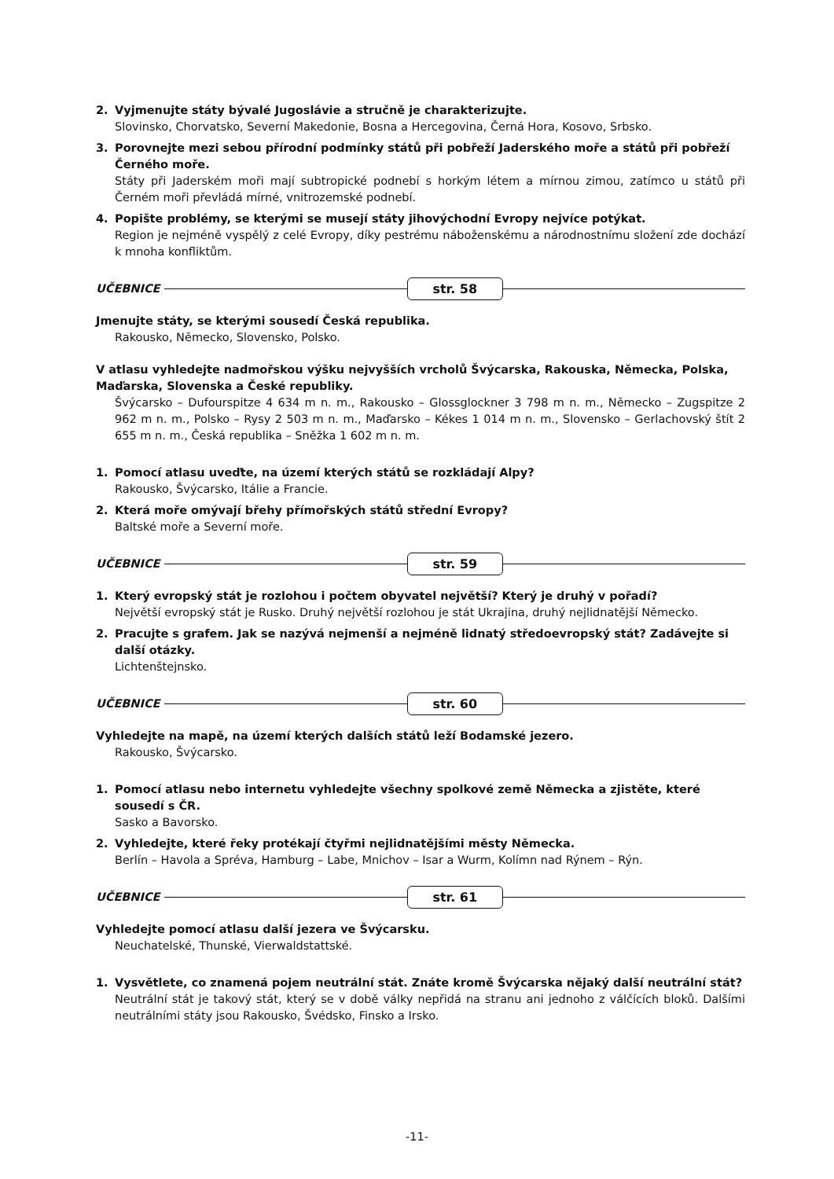2. Vyjmenujte státy bývalé Jugoslávie a stručně je charakterizujte.
Slovinsko, Chorvatsko, Severní Makedonie, Bosna a Hercegovina, Černá Hora, Kosovo, Srbsko.
3. Porovnejte mezi sebou přírodní podmínky států při pobřeží Jaderského moře a států při pobřeží Černého moře.
Státy při Jaderském moři mají subtropické podnebí s horkým létem a mírnou zimou, zatímco u států při Černém moři převládá mírné, vnitrozemské podnebí.
4. Popište problémy, se kterými se musejí státy jihovýchodní Evropy nejvíce potýkat.
Region je nejméně vyspělý z celé Evropy, díky pestrému náboženskému a národnostnímu složení zde dochází k mnoha konfliktům.
UČEBNICE
str. 58
Jmenujte státy, se kterými sousedí Česká republika.
Rakousko, Německo, Slovensko, Polsko.
V atlasu vyhledejte nadmořskou výšku nejvyšších vrcholů Švýcarska, Rakouska, Německa, Polska, Maďarska, Slovenska a České republiky.
Švýcarsko – Dufourspitze 4 634 m n. m., Rakousko – Glossglockner 3 798 m n. m., Německo – Zugspitze 2 962 m n. m., Polsko – Rysy 2 503 m n. m., Maďarsko – Kékes 1 014 m n. m., Slovensko – Gerlachovský štít 2 655 m n. m., Česká republika – Sněžka 1 602 m n. m.
1. Pomocí atlasu uveďte, na území kterých států se rozkládají Alpy?
Rakousko, Švýcarsko, Itálie a Francie.
2. Která moře omývají břehy přímořských států střední Evropy?
Baltské moře a Severní moře.
UČEBNICE
str. 59
1. Který evropský stát je rozlohou i počtem obyvatel největší? Který je druhý v pořadí?
Největší evropský stát je Rusko. Druhý největší rozlohou je stát Ukrajina, druhý nejlidnatější Německo.
2. Pracujte s grafem. Jak se nazývá nejmenší a nejméně lidnatý středoevropský stát? Zadávejte si další otázky.
Lichtenštejnsko.
UČEBNICE
str. 60
Vyhledejte na mapě, na území kterých dalších států leží Bodamské jezero.
Rakousko, Švýcarsko.
1. Pomocí atlasu nebo internetu vyhledejte všechny spolkové země Německa a zjistěte, které sousedí s ČR.
Sasko a Bavorsko.
2. Vyhledejte, které řeky protékají čtyřmi nejlidnatějšími městy Německa.
Berlín – Havola a Spréva, Hamburg – Labe, Mnichov – Isar a Wurm, Kolímn nad Rýnem – Rýn.
UČEBNICE
str. 61
Vyhledejte pomocí atlasu další jezera ve Švýcarsku.
Neuchatelské, Thunské, Vierwaldstattské.
1. Vysvětlete, co znamená pojem neutrální stát. Znáte kromě Švýcarska nějaký další neutrální stát?
Neutrální stát je takový stát, který se v době války nepřidá na stranu ani jednoho z válčících bloků. Dalšími neutrálními státy jsou Rakousko, Švédsko, Finsko a Irsko.
-11-